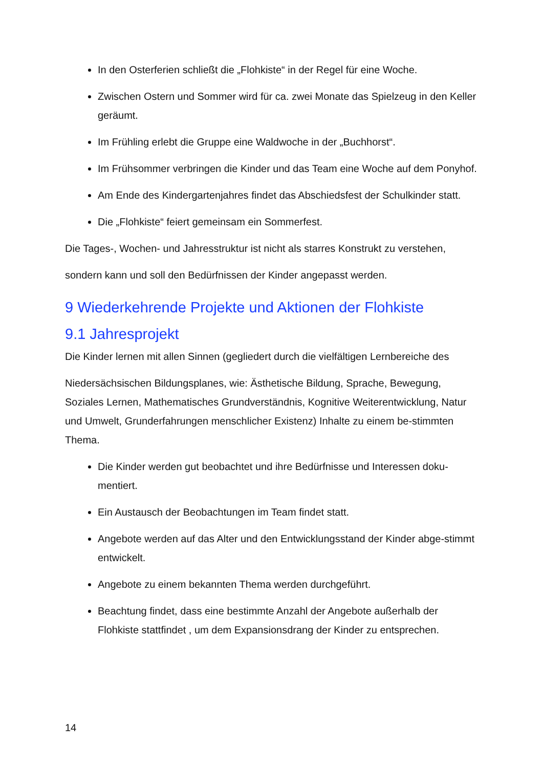In den Osterferien schließt die „Flohkiste“ in der Regel für eine Woche.
Zwischen Ostern und Sommer wird für ca. zwei Monate das Spielzeug in den Keller geräumt.
Im Frühling erlebt die Gruppe eine Waldwoche in der „Buchhorst“.
Im Frühsommer verbringen die Kinder und das Team eine Woche auf dem Ponyhof.
Am Ende des Kindergartenjahres findet das Abschiedsfest der Schulkinder statt.
Die „Flohkiste“ feiert gemeinsam ein Sommerfest.
Die Tages-, Wochen- und Jahresstruktur ist nicht als starres Konstrukt zu verstehen,
sondern kann und soll den Bedürfnissen der Kinder angepasst werden.
9 Wiederkehrende Projekte und Aktionen der Flohkiste
9.1 Jahresprojekt
Die Kinder lernen mit allen Sinnen (gegliedert durch die vielfältigen Lernbereiche des
Niedersächsischen Bildungsplanes, wie: Ästhetische Bildung, Sprache, Bewegung, Soziales Lernen, Mathematisches Grundverständnis, Kognitive Weiterentwicklung, Natur und Umwelt, Grunderfahrungen menschlicher Existenz) Inhalte zu einem be-stimmten Thema.
Die Kinder werden gut beobachtet und ihre Bedürfnisse und Interessen doku-mentiert.
Ein Austausch der Beobachtungen im Team findet statt.
Angebote werden auf das Alter und den Entwicklungsstand der Kinder abge-stimmt entwickelt.
Angebote zu einem bekannten Thema werden durchgeführt.
Beachtung findet, dass eine bestimmte Anzahl der Angebote außerhalb der Flohkiste stattfindet , um dem Expansionsdrang der Kinder zu entsprechen.
14